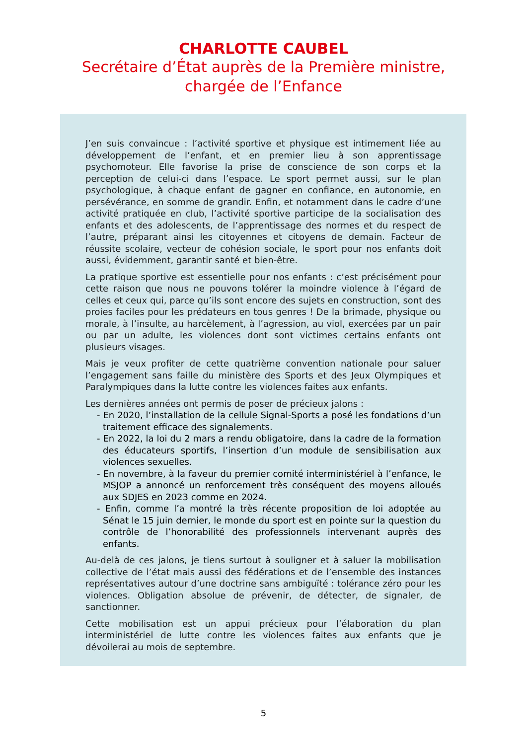CHARLOTTE CAUBEL
Secrétaire d’État auprès de la Première ministre,
chargée de l’Enfance
J’en suis convaincue : l’activité sportive et physique est intimement liée au développement de l’enfant, et en premier lieu à son apprentissage psychomoteur. Elle favorise la prise de conscience de son corps et la perception de celui-ci dans l’espace. Le sport permet aussi, sur le plan psychologique, à chaque enfant de gagner en confiance, en autonomie, en persévérance, en somme de grandir. Enfin, et notamment dans le cadre d’une activité pratiquée en club, l’activité sportive participe de la socialisation des enfants et des adolescents, de l’apprentissage des normes et du respect de l’autre, préparant ainsi les citoyennes et citoyens de demain. Facteur de réussite scolaire, vecteur de cohésion sociale, le sport pour nos enfants doit aussi, évidemment, garantir santé et bien-être.
La pratique sportive est essentielle pour nos enfants : c’est précisément pour cette raison que nous ne pouvons tolérer la moindre violence à l’égard de celles et ceux qui, parce qu’ils sont encore des sujets en construction, sont des proies faciles pour les prédateurs en tous genres ! De la brimade, physique ou morale, à l’insulte, au harcèlement, à l’agression, au viol, exercées par un pair ou par un adulte, les violences dont sont victimes certains enfants ont plusieurs visages.
Mais je veux profiter de cette quatrième convention nationale pour saluer l’engagement sans faille du ministère des Sports et des Jeux Olympiques et Paralympiques dans la lutte contre les violences faites aux enfants.
Les dernières années ont permis de poser de précieux jalons :
- En 2020, l’installation de la cellule Signal-Sports a posé les fondations d’un traitement efficace des signalements.
- En 2022, la loi du 2 mars a rendu obligatoire, dans la cadre de la formation des éducateurs sportifs, l’insertion d’un module de sensibilisation aux violences sexuelles.
- En novembre, à la faveur du premier comité interministériel à l’enfance, le MSJOP a annoncé un renforcement très conséquent des moyens alloués aux SDJES en 2023 comme en 2024.
- Enfin, comme l’a montré la très récente proposition de loi adoptée au Sénat le 15 juin dernier, le monde du sport est en pointe sur la question du contrôle de l’honorabilité des professionnels intervenant auprès des enfants.
Au-delà de ces jalons, je tiens surtout à souligner et à saluer la mobilisation collective de l’état mais aussi des fédérations et de l’ensemble des instances représentatives autour d’une doctrine sans ambiguïté : tolérance zéro pour les violences. Obligation absolue de prévenir, de détecter, de signaler, de sanctionner.
Cette mobilisation est un appui précieux pour l’élaboration du plan interministériel de lutte contre les violences faites aux enfants que je dévoilerai au mois de septembre.
5